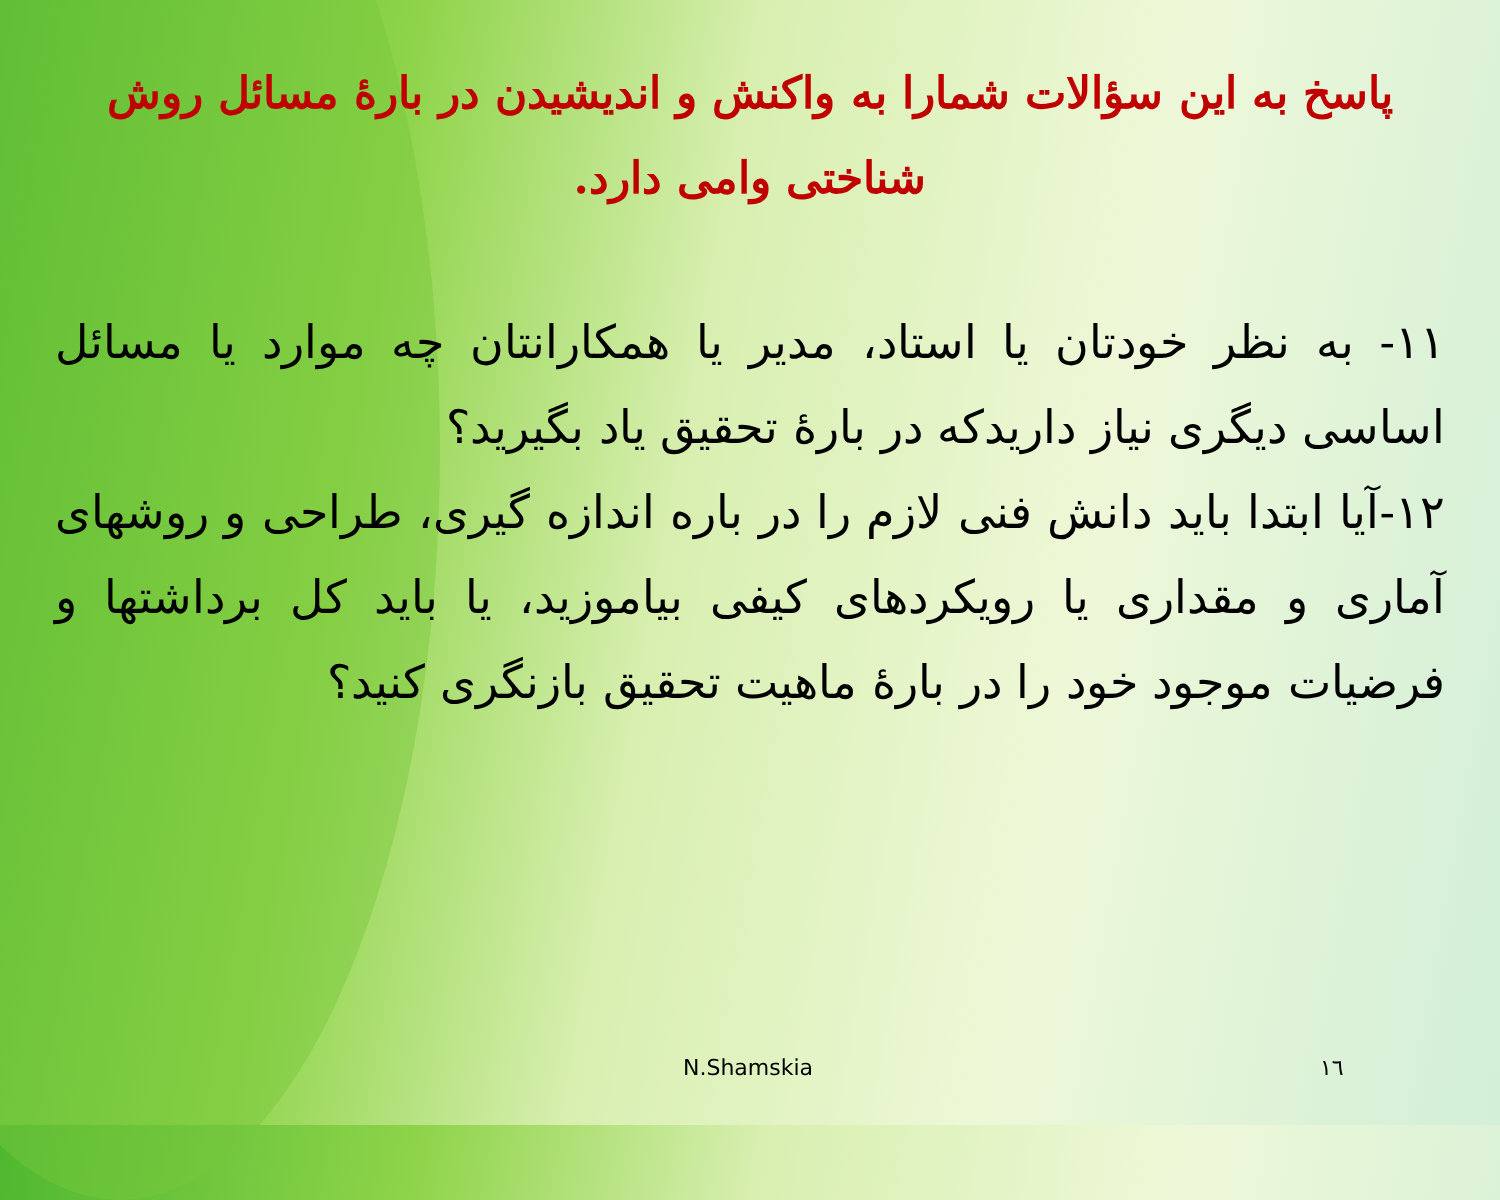پاسخ به این سؤالات شمارا به واکنش و اندیشیدن در بارهٔ مسائل روش شناختی وامی دارد.
۱۱- به نظر خودتان یا استاد، مدیر یا همکارانتان چه موارد یا مسائل اساسی دیگری نیاز داریدکه در بارهٔ تحقیق یاد بگیرید؟
۱۲-آیا ابتدا باید دانش فنی لازم را در باره اندازه گیری، طراحی و روشهای آماری و مقداری یا رویکردهای کیفی بیاموزید، یا باید کل برداشتها و فرضیات موجود خود را در بارهٔ ماهیت تحقیق بازنگری کنید؟
N.Shamskia ١٦